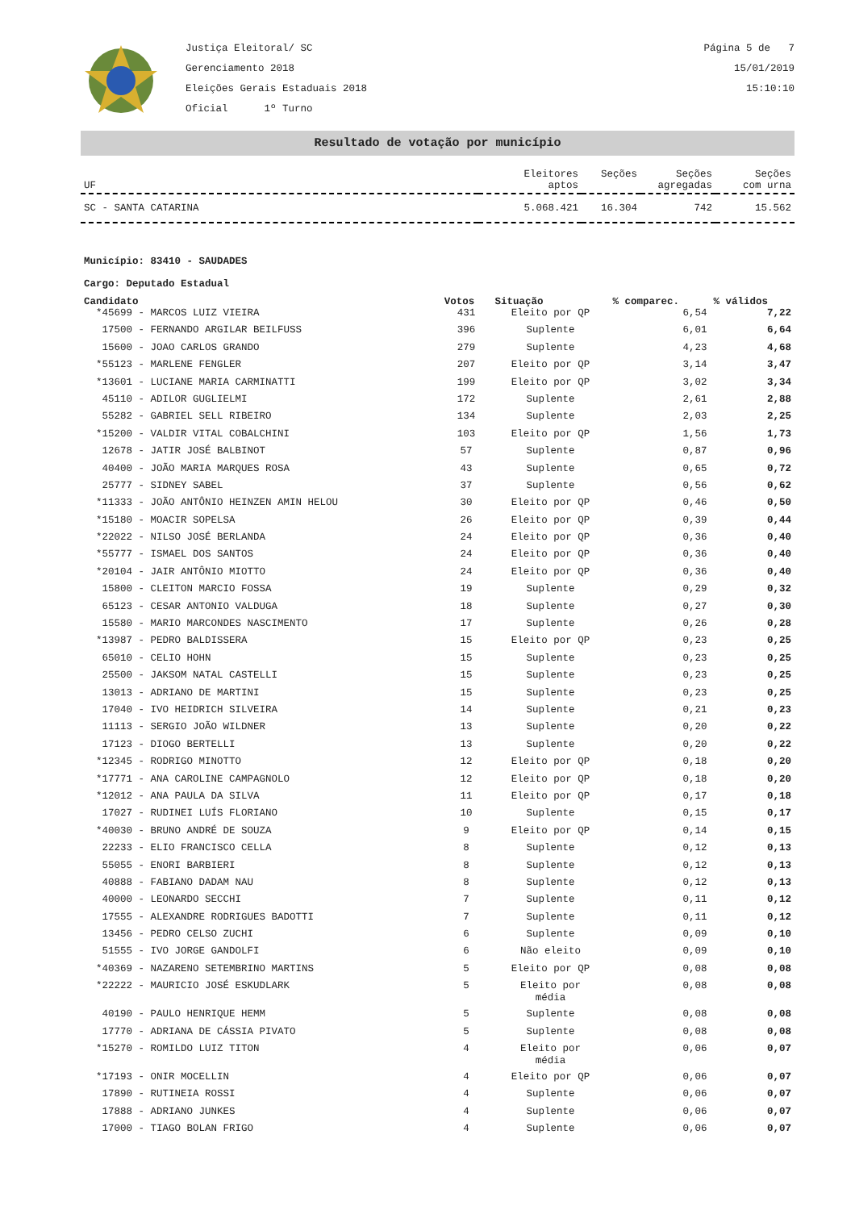Justiça Eleitoral/ SC
Gerenciamento 2018
Eleições Gerais Estaduais 2018
Oficial 1º Turno
Página 5 de 7
15/01/2019
15:10:10
Resultado de votação por município
| UF | Eleitores aptos | Seções | Seções agregadas | Seções com urna |
| SC - SANTA CATARINA | 5.068.421 | 16.304 | 742 | 15.562 |
Município: 83410 - SAUDADES
Cargo: Deputado Estadual
| Candidato | Votos | Situação | % comparec. | % válidos |
| --- | --- | --- | --- | --- |
| *45699 - MARCOS LUIZ VIEIRA | 431 | Eleito por QP | 6,54 | 7,22 |
| 17500 - FERNANDO ARGILAR BEILFUSS | 396 | Suplente | 6,01 | 6,64 |
| 15600 - JOAO CARLOS GRANDO | 279 | Suplente | 4,23 | 4,68 |
| *55123 - MARLENE FENGLER | 207 | Eleito por QP | 3,14 | 3,47 |
| *13601 - LUCIANE MARIA CARMINATTI | 199 | Eleito por QP | 3,02 | 3,34 |
| 45110 - ADILOR GUGLIELMI | 172 | Suplente | 2,61 | 2,88 |
| 55282 - GABRIEL SELL RIBEIRO | 134 | Suplente | 2,03 | 2,25 |
| *15200 - VALDIR VITAL COBALCHINI | 103 | Eleito por QP | 1,56 | 1,73 |
| 12678 - JATIR JOSÉ BALBINOT | 57 | Suplente | 0,87 | 0,96 |
| 40400 - JOÃO MARIA MARQUES ROSA | 43 | Suplente | 0,65 | 0,72 |
| 25777 - SIDNEY SABEL | 37 | Suplente | 0,56 | 0,62 |
| *11333 - JOÃO ANTÔNIO HEINZEN AMIN HELOU | 30 | Eleito por QP | 0,46 | 0,50 |
| *15180 - MOACIR SOPELSA | 26 | Eleito por QP | 0,39 | 0,44 |
| *22022 - NILSO JOSÉ BERLANDA | 24 | Eleito por QP | 0,36 | 0,40 |
| *55777 - ISMAEL DOS SANTOS | 24 | Eleito por QP | 0,36 | 0,40 |
| *20104 - JAIR ANTÔNIO MIOTTO | 24 | Eleito por QP | 0,36 | 0,40 |
| 15800 - CLEITON MARCIO FOSSA | 19 | Suplente | 0,29 | 0,32 |
| 65123 - CESAR ANTONIO VALDUGA | 18 | Suplente | 0,27 | 0,30 |
| 15580 - MARIO MARCONDES NASCIMENTO | 17 | Suplente | 0,26 | 0,28 |
| *13987 - PEDRO BALDISSERA | 15 | Eleito por QP | 0,23 | 0,25 |
| 65010 - CELIO HOHN | 15 | Suplente | 0,23 | 0,25 |
| 25500 - JAKSOM NATAL CASTELLI | 15 | Suplente | 0,23 | 0,25 |
| 13013 - ADRIANO DE MARTINI | 15 | Suplente | 0,23 | 0,25 |
| 17040 - IVO HEIDRICH SILVEIRA | 14 | Suplente | 0,21 | 0,23 |
| 11113 - SERGIO JOÃO WILDNER | 13 | Suplente | 0,20 | 0,22 |
| 17123 - DIOGO BERTELLI | 13 | Suplente | 0,20 | 0,22 |
| *12345 - RODRIGO MINOTTO | 12 | Eleito por QP | 0,18 | 0,20 |
| *17771 - ANA CAROLINE CAMPAGNOLO | 12 | Eleito por QP | 0,18 | 0,20 |
| *12012 - ANA PAULA DA SILVA | 11 | Eleito por QP | 0,17 | 0,18 |
| 17027 - RUDINEI LUÍS FLORIANO | 10 | Suplente | 0,15 | 0,17 |
| *40030 - BRUNO ANDRÉ DE SOUZA | 9 | Eleito por QP | 0,14 | 0,15 |
| 22233 - ELIO FRANCISCO CELLA | 8 | Suplente | 0,12 | 0,13 |
| 55055 - ENORI BARBIERI | 8 | Suplente | 0,12 | 0,13 |
| 40888 - FABIANO DADAM NAU | 8 | Suplente | 0,12 | 0,13 |
| 40000 - LEONARDO SECCHI | 7 | Suplente | 0,11 | 0,12 |
| 17555 - ALEXANDRE RODRIGUES BADOTTI | 7 | Suplente | 0,11 | 0,12 |
| 13456 - PEDRO CELSO ZUCHI | 6 | Suplente | 0,09 | 0,10 |
| 51555 - IVO JORGE GANDOLFI | 6 | Não eleito | 0,09 | 0,10 |
| *40369 - NAZARENO SETEMBRINO MARTINS | 5 | Eleito por QP | 0,08 | 0,08 |
| *22222 - MAURICIO JOSÉ ESKUDLARK | 5 | Eleito por média | 0,08 | 0,08 |
| 40190 - PAULO HENRIQUE HEMM | 5 | Suplente | 0,08 | 0,08 |
| 17770 - ADRIANA DE CÁSSIA PIVATO | 5 | Suplente | 0,08 | 0,08 |
| *15270 - ROMILDO LUIZ TITON | 4 | Eleito por média | 0,06 | 0,07 |
| *17193 - ONIR MOCELLIN | 4 | Eleito por QP | 0,06 | 0,07 |
| 17890 - RUTINEIA ROSSI | 4 | Suplente | 0,06 | 0,07 |
| 17888 - ADRIANO JUNKES | 4 | Suplente | 0,06 | 0,07 |
| 17000 - TIAGO BOLAN FRIGO | 4 | Suplente | 0,06 | 0,07 |